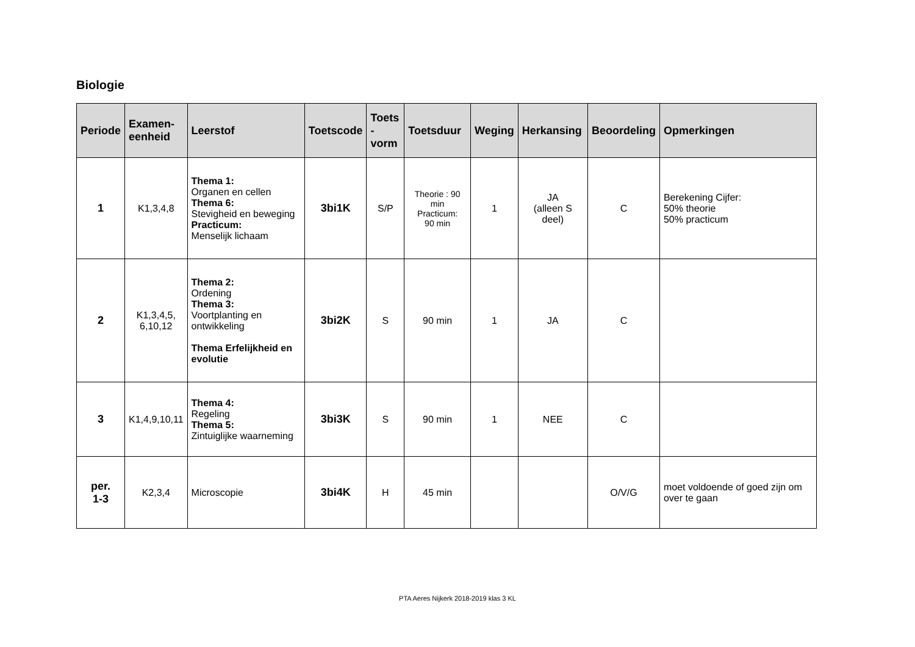Biologie
| Periode | Examen- eenheid | Leerstof | Toetscode | Toets -vorm | Toetsduur | Weging | Herkansing | Beoordeling | Opmerkingen |
| --- | --- | --- | --- | --- | --- | --- | --- | --- | --- |
| 1 | K1,3,4,8 | Thema 1: Organen en cellen Thema 6: Stevigheid en beweging Practicum: Menselijk lichaam | 3bi1K | S/P | Theorie : 90 min Practicum: 90 min | 1 | JA (alleen S deel) | C | Berekening Cijfer: 50% theorie 50% practicum |
| 2 | K1,3,4,5, 6,10,12 | Thema 2: Ordening Thema 3: Voortplanting en ontwikkeling Thema Erfelijkheid en evolutie | 3bi2K | S | 90 min | 1 | JA | C | |
| 3 | K1,4,9,10,11 | Thema 4: Regeling Thema 5: Zintuiglijke waarneming | 3bi3K | S | 90 min | 1 | NEE | C | |
| per. 1-3 | K2,3,4 | Microscopie | 3bi4K | H | 45 min | | | O/V/G | moet voldoende of goed zijn om over te gaan |
PTA Aeres Nijkerk 2018-2019 klas 3 KL